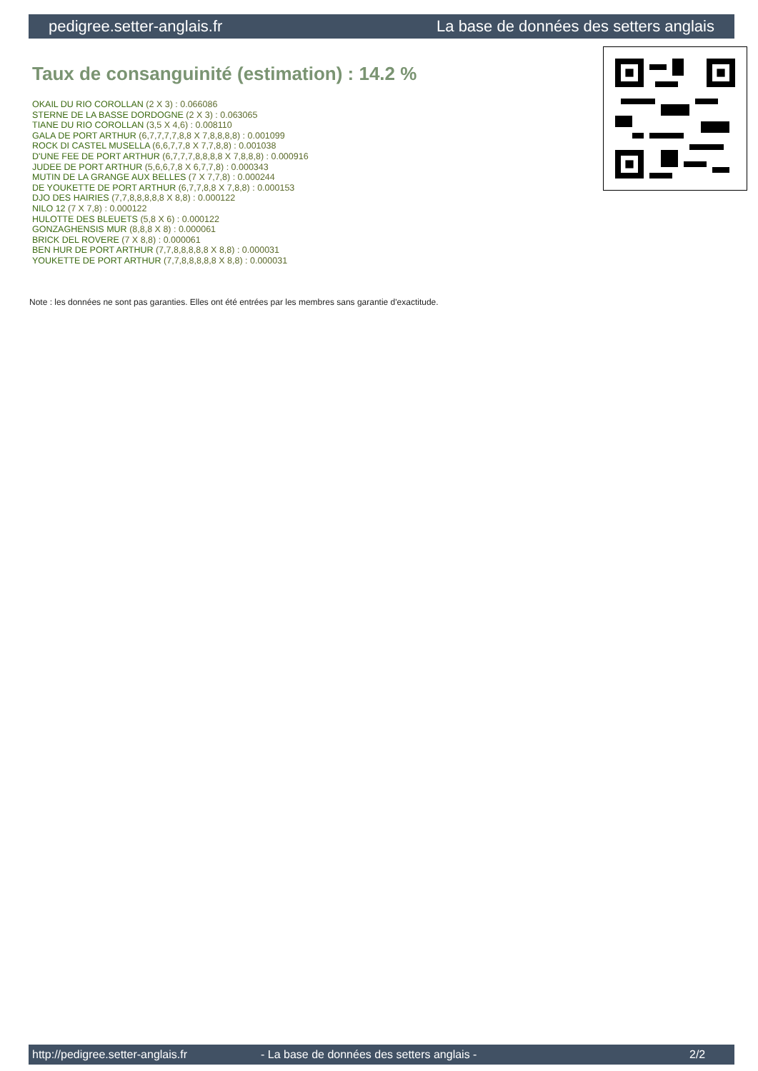pedigree.setter-anglais.fr La base de données des setters anglais
Taux de consanguinité (estimation) : 14.2 %
OKAIL DU RIO COROLLAN (2 X 3) : 0.066086
STERNE DE LA BASSE DORDOGNE (2 X 3) : 0.063065
TIANE DU RIO COROLLAN (3,5 X 4,6) : 0.008110
GALA DE PORT ARTHUR (6,7,7,7,7,8,8 X 7,8,8,8,8) : 0.001099
ROCK DI CASTEL MUSELLA (6,6,7,7,8 X 7,7,8,8) : 0.001038
D'UNE FEE DE PORT ARTHUR (6,7,7,7,8,8,8,8 X 7,8,8,8) : 0.000916
JUDEE DE PORT ARTHUR (5,6,6,7,8 X 6,7,7,8) : 0.000343
MUTIN DE LA GRANGE AUX BELLES (7 X 7,7,8) : 0.000244
DE YOUKETTE DE PORT ARTHUR (6,7,7,8,8 X 7,8,8) : 0.000153
DJO DES HAIRIES (7,7,8,8,8,8,8 X 8,8) : 0.000122
NILO 12 (7 X 7,8) : 0.000122
HULOTTE DES BLEUETS (5,8 X 6) : 0.000122
GONZAGHENSIS MUR (8,8,8 X 8) : 0.000061
BRICK DEL ROVERE (7 X 8,8) : 0.000061
BEN HUR DE PORT ARTHUR (7,7,8,8,8,8,8 X 8,8) : 0.000031
YOUKETTE DE PORT ARTHUR (7,7,8,8,8,8,8 X 8,8) : 0.000031
Note : les données ne sont pas garanties. Elles ont été entrées par les membres sans garantie d'exactitude.
http://pedigree.setter-anglais.fr - La base de données des setters anglais - 2/2